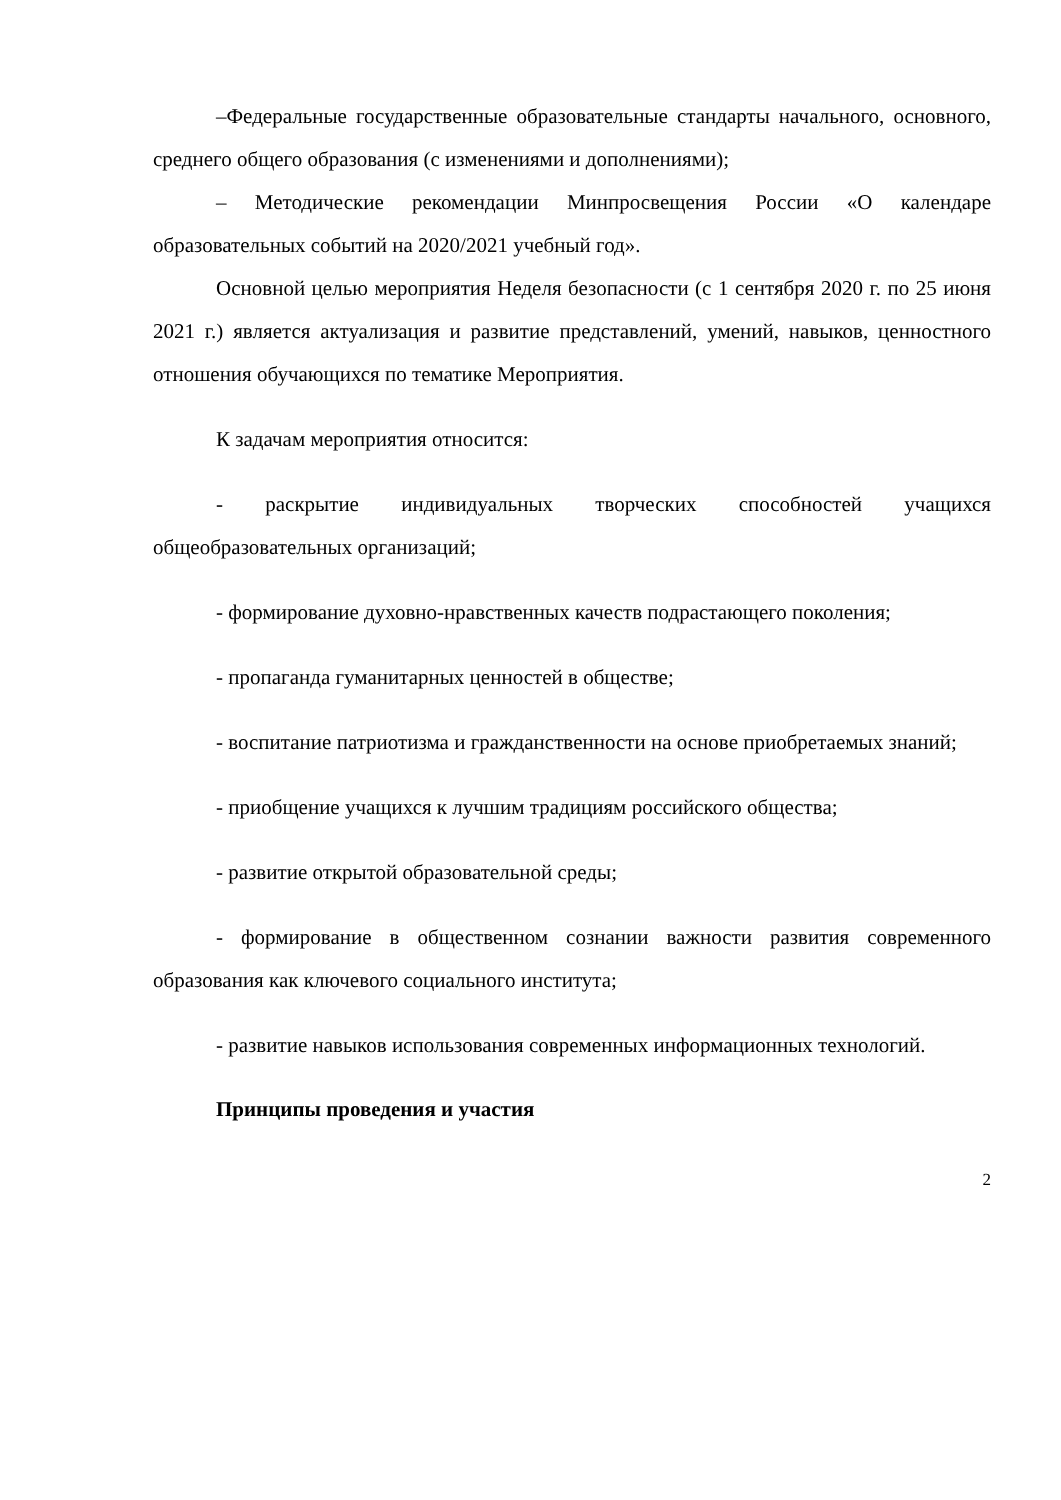–Федеральные государственные образовательные стандарты начального, основного, среднего общего образования (с изменениями и дополнениями);
– Методические рекомендации Минпросвещения России «О календаре образовательных событий на 2020/2021 учебный год».
Основной целью мероприятия Неделя безопасности (с 1 сентября 2020 г. по 25 июня 2021 г.) является актуализация и развитие представлений, умений, навыков, ценностного отношения обучающихся по тематике Мероприятия.
К задачам мероприятия относится:
- раскрытие индивидуальных творческих способностей учащихся общеобразовательных организаций;
- формирование духовно-нравственных качеств подрастающего поколения;
- пропаганда гуманитарных ценностей в обществе;
- воспитание патриотизма и гражданственности на основе приобретаемых знаний;
- приобщение учащихся к лучшим традициям российского общества;
- развитие открытой образовательной среды;
- формирование в общественном сознании важности развития современного образования как ключевого социального института;
- развитие навыков использования современных информационных технологий.
Принципы проведения и участия
2